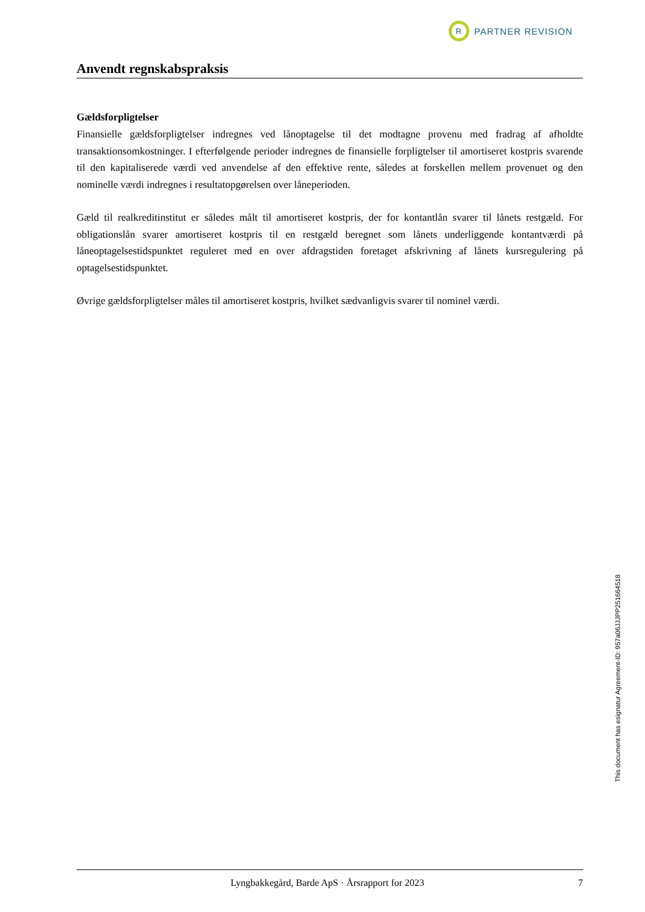R
PARTNER REVISION
Anvendt regnskabspraksis
Gældsforpligtelser
Finansielle gældsforpligtelser indregnes ved lånoptagelse til det modtagne provenu med fradrag af afholdte transaktionsomkostninger. I efterfølgende perioder indregnes de finansielle forpligtelser til amortiseret kostpris svarende til den kapitaliserede værdi ved anvendelse af den effektive rente, således at forskellen mellem provenuet og den nominelle værdi indregnes i resultatopgørelsen over låneperioden.
Gæld til realkreditinstitut er således målt til amortiseret kostpris, der for kontantlån svarer til lånets restgæld. For obligationslån svarer amortiseret kostpris til en restgæld beregnet som lånets underliggende kontantværdi på låneoptagelsestidspunktet reguleret med en over afdragstiden foretaget afskrivning af lånets kursregulering på optagelsestidspunktet.
Øvrige gældsforpligtelser måles til amortiseret kostpris, hvilket sædvanligvis svarer til nominel værdi.
This document has esignatur Agreement-ID: 957a06JJJPP251664518
Lyngbakkegård, Barde ApS · Årsrapport for 2023 7